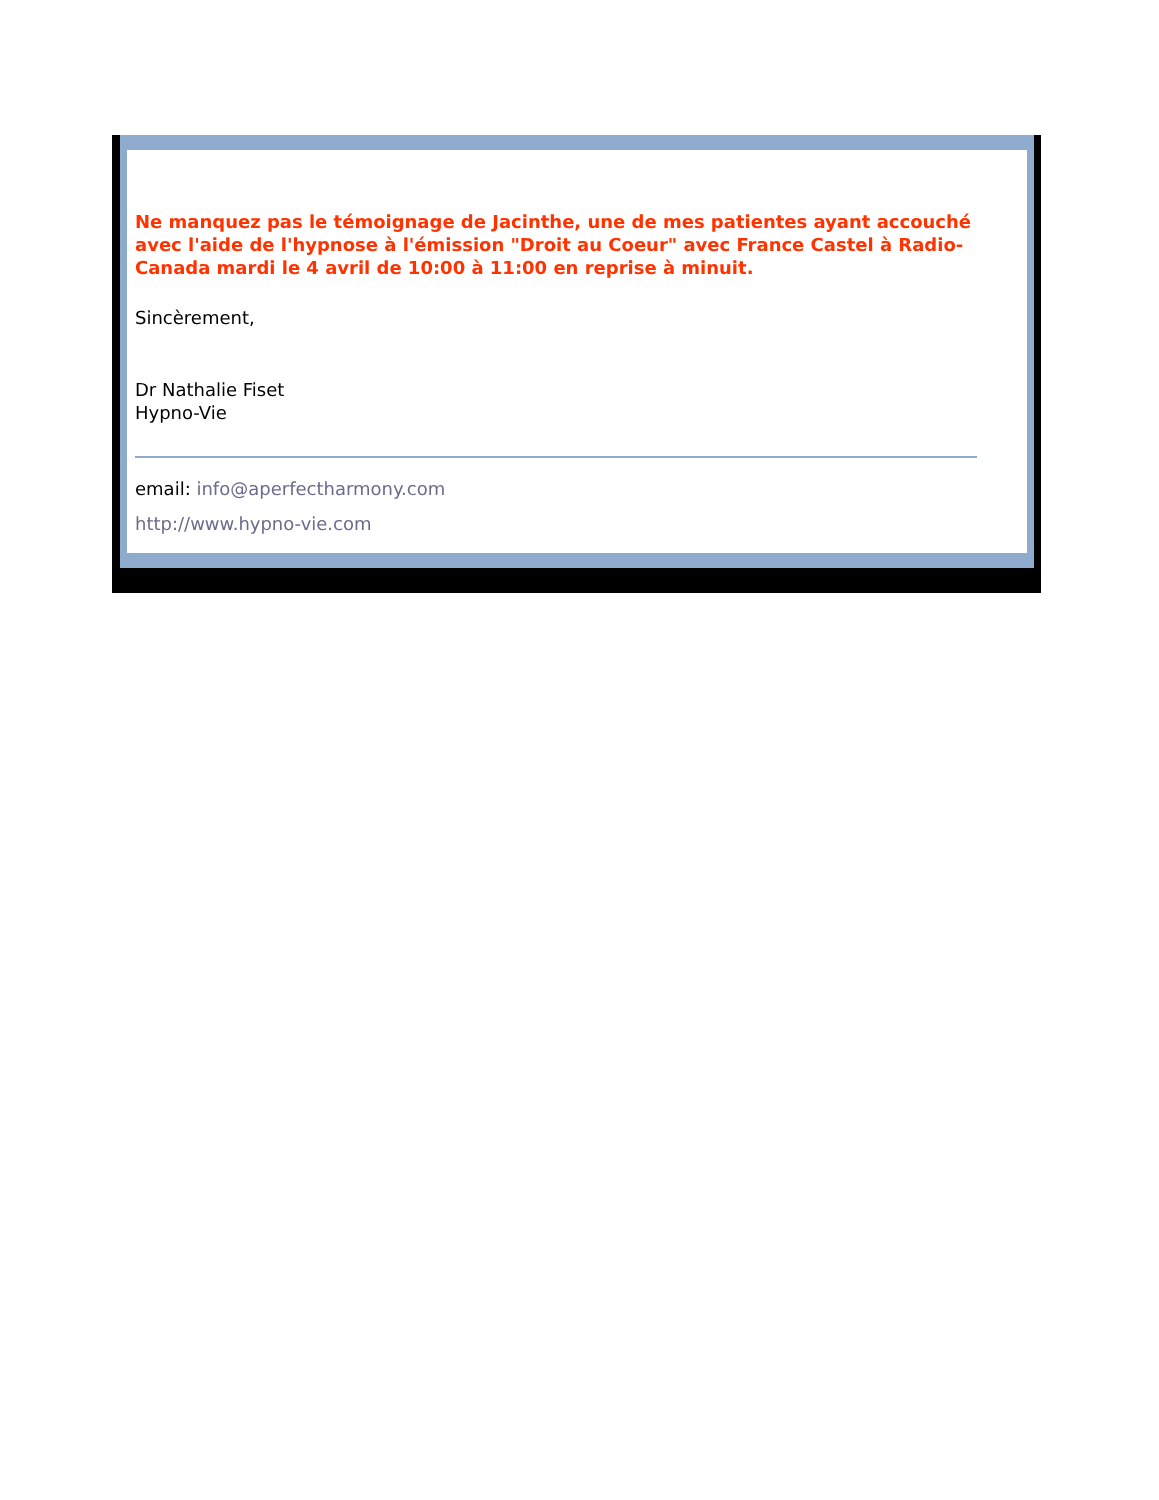Ne manquez pas le témoignage de Jacinthe, une de mes patientes ayant accouché avec l'aide de l'hypnose à l'émission "Droit au Coeur" avec France Castel à Radio-Canada mardi le 4 avril de 10:00 à 11:00 en reprise à minuit.
Sincèrement,
Dr Nathalie Fiset
Hypno-Vie
email: info@aperfectharmony.com
http://www.hypno-vie.com